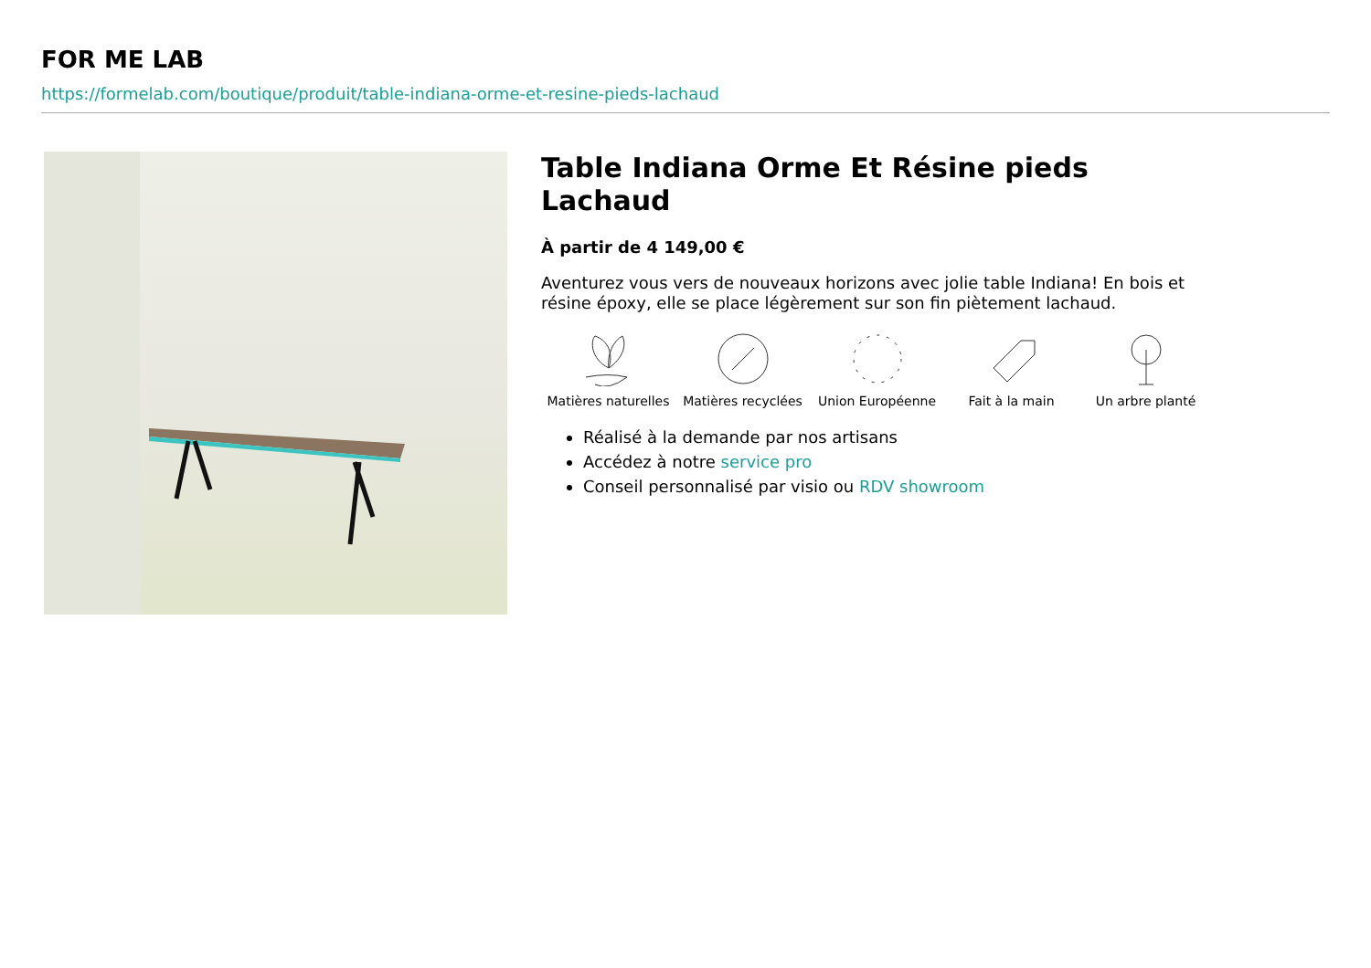FOR ME LAB
https://formelab.com/boutique/produit/table-indiana-orme-et-resine-pieds-lachaud
Table Indiana Orme Et Résine pieds Lachaud
À partir de 4 149,00 €
Aventurez vous vers de nouveaux horizons avec jolie table Indiana! En bois et résine époxy, elle se place légèrement sur son fin piètement lachaud.
Matières naturelles
Matières recyclées
Union Européenne Fait à la main Un arbre planté
Réalisé à la demande par nos artisans
Accédez à notre service pro
Conseil personnalisé par visio ou RDV showroom